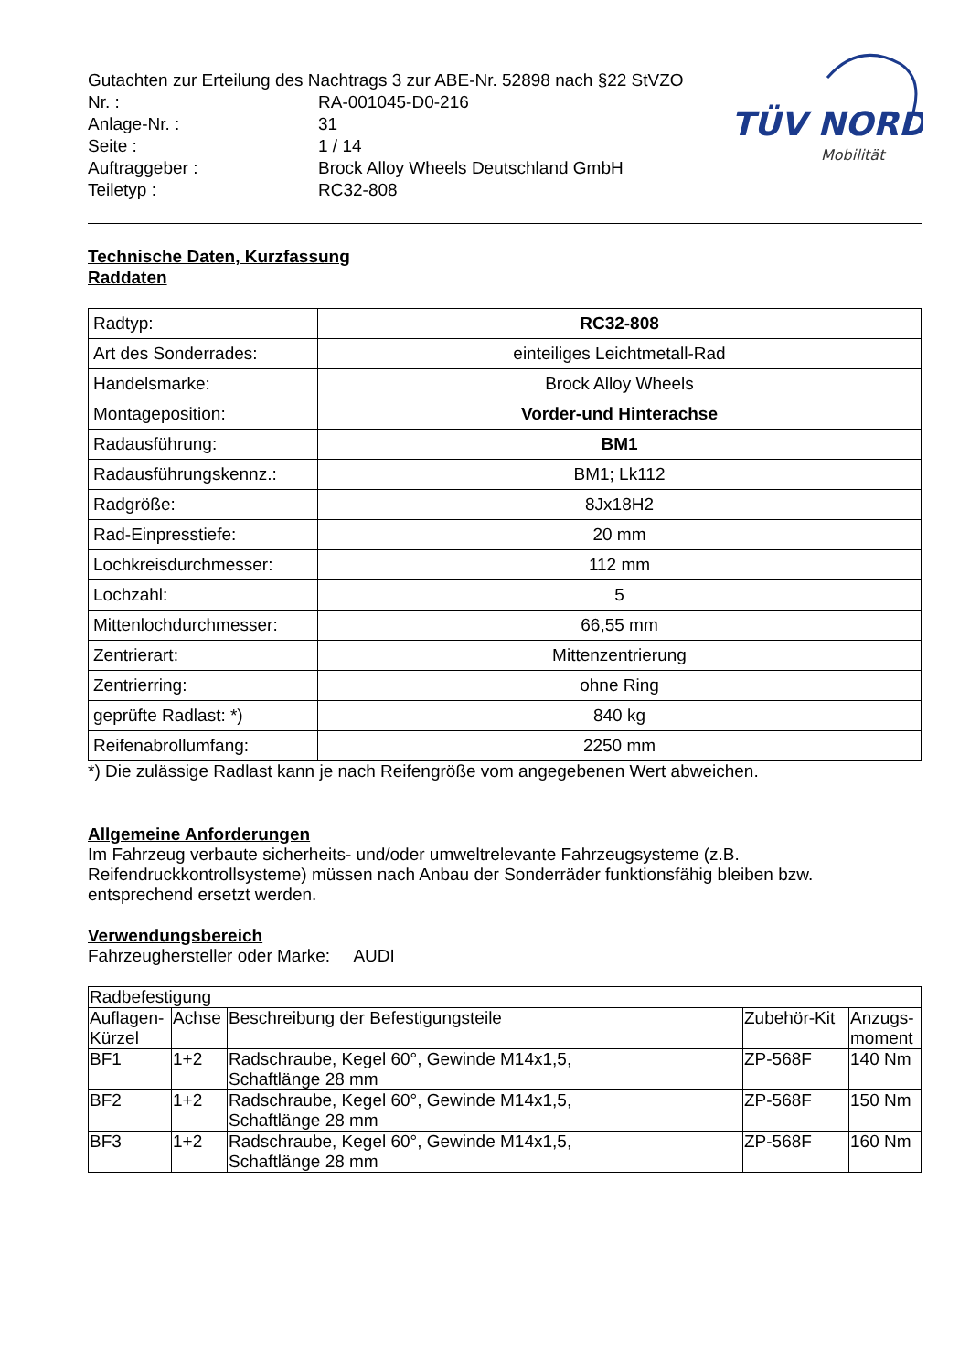TÜV NORD
Mobilität
| Gutachten zur Erteilung des Nachtrags 3 zur ABE-Nr. 52898 nach §22 StVZO | |
| Nr. : | RA-001045-D0-216 |
| Anlage-Nr. : | 31 |
| Seite : | 1 / 14 |
| Auftraggeber : | Brock Alloy Wheels Deutschland GmbH |
| Teiletyp : | RC32-808 |
Technische Daten, Kurzfassung
Raddaten
| Radtyp: | RC32-808 |
| Art des Sonderrades: | einteiliges Leichtmetall-Rad |
| Handelsmarke: | Brock Alloy Wheels |
| Montageposition: | Vorder-und Hinterachse |
| Radausführung: | BM1 |
| Radausführungskennz.: | BM1; Lk112 |
| Radgröße: | 8Jx18H2 |
| Rad-Einpresstiefe: | 20 mm |
| Lochkreisdurchmesser: | 112 mm |
| Lochzahl: | 5 |
| Mittenlochdurchmesser: | 66,55 mm |
| Zentrierart: | Mittenzentrierung |
| Zentrierring: | ohne Ring |
| geprüfte Radlast: *) | 840 kg |
| Reifenabrollumfang: | 2250 mm |
*) Die zulässige Radlast kann je nach Reifengröße vom angegebenen Wert abweichen.
Allgemeine Anforderungen
Im Fahrzeug verbaute sicherheits- und/oder umweltrelevante Fahrzeugsysteme (z.B. Reifendruckkontrollsysteme) müssen nach Anbau der Sonderräder funktionsfähig bleiben bzw. entsprechend ersetzt werden.
Verwendungsbereich
Fahrzeughersteller oder Marke: AUDI
| Radbefestigung | | | | |
| Auflagen- Kürzel | Achse | Beschreibung der Befestigungsteile | Zubehör-Kit | Anzugs- moment |
| BF1 | 1+2 | Radschraube, Kegel 60°, Gewinde M14x1,5, Schaftlänge 28 mm | ZP-568F | 140 Nm |
| BF2 | 1+2 | Radschraube, Kegel 60°, Gewinde M14x1,5, Schaftlänge 28 mm | ZP-568F | 150 Nm |
| BF3 | 1+2 | Radschraube, Kegel 60°, Gewinde M14x1,5, Schaftlänge 28 mm | ZP-568F | 160 Nm |